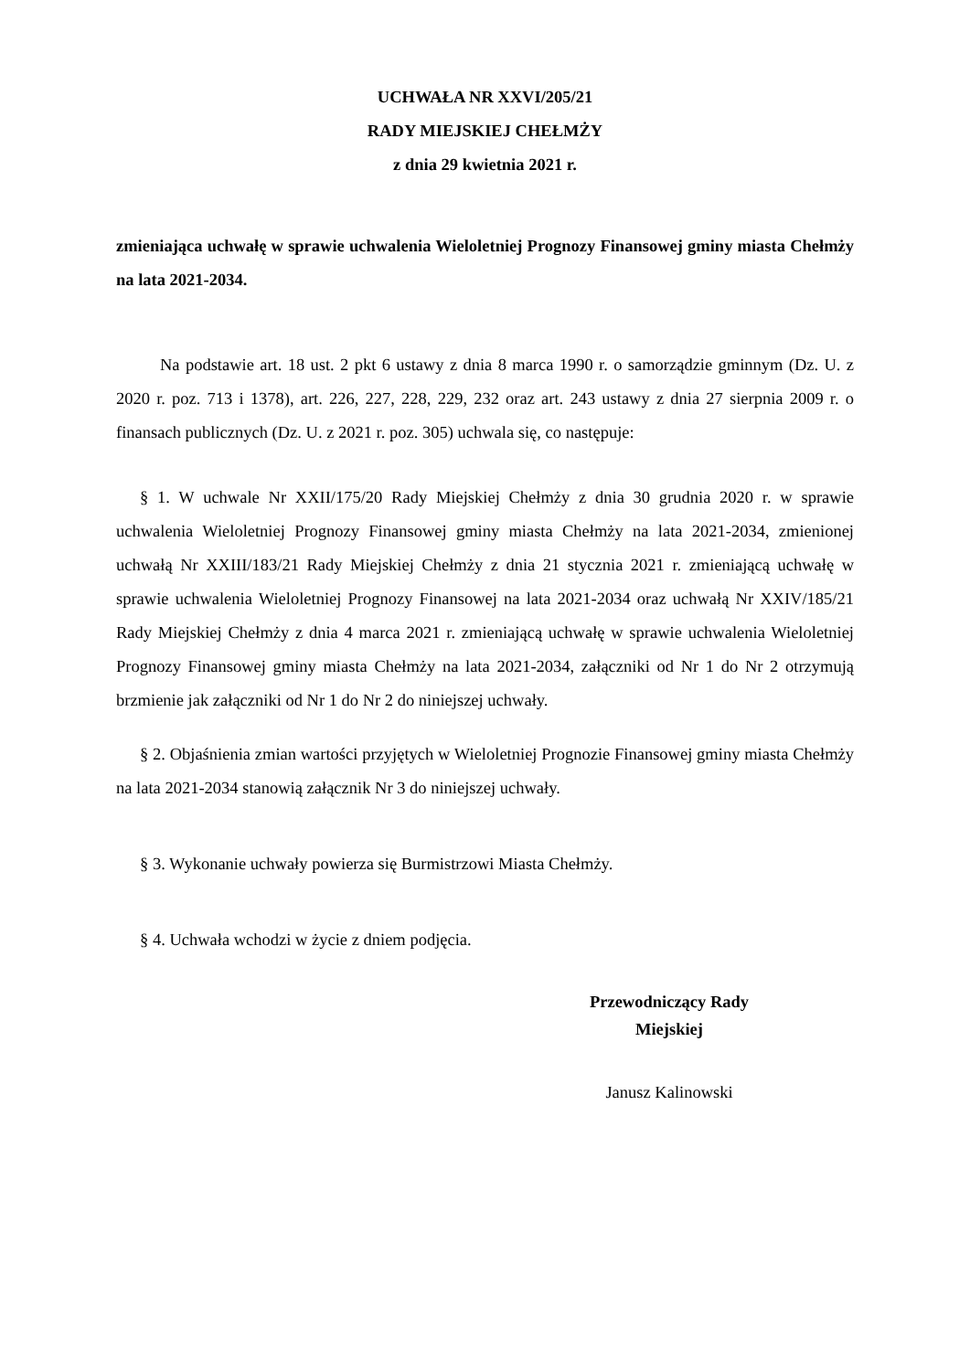UCHWAŁA NR XXVI/205/21
RADY MIEJSKIEJ CHEŁMŻY
z dnia 29 kwietnia 2021 r.
zmieniająca uchwałę w sprawie uchwalenia Wieloletniej Prognozy Finansowej gminy miasta Chełmży na lata 2021-2034.
Na podstawie art. 18 ust. 2 pkt 6 ustawy z dnia 8 marca 1990 r. o samorządzie gminnym (Dz. U. z 2020 r. poz. 713 i 1378), art. 226, 227, 228, 229, 232 oraz art. 243 ustawy z dnia 27 sierpnia 2009 r. o finansach publicznych (Dz. U. z 2021 r. poz. 305) uchwala się, co następuje:
§ 1. W uchwale Nr XXII/175/20 Rady Miejskiej Chełmży z dnia 30 grudnia 2020 r. w sprawie uchwalenia Wieloletniej Prognozy Finansowej gminy miasta Chełmży na lata 2021-2034, zmienionej uchwałą Nr XXIII/183/21 Rady Miejskiej Chełmży z dnia 21 stycznia 2021 r. zmieniającą uchwałę w sprawie uchwalenia Wieloletniej Prognozy Finansowej na lata 2021-2034 oraz uchwałą Nr XXIV/185/21 Rady Miejskiej Chełmży z dnia 4 marca 2021 r. zmieniającą uchwałę w sprawie uchwalenia Wieloletniej Prognozy Finansowej gminy miasta Chełmży na lata 2021-2034, załączniki od Nr 1 do Nr 2 otrzymują brzmienie jak załączniki od Nr 1 do Nr 2 do niniejszej uchwały.
§ 2. Objaśnienia zmian wartości przyjętych w Wieloletniej Prognozie Finansowej gminy miasta Chełmży na lata 2021-2034 stanowią załącznik Nr 3 do niniejszej uchwały.
§ 3. Wykonanie uchwały powierza się Burmistrzowi Miasta Chełmży.
§ 4. Uchwała wchodzi w życie z dniem podjęcia.
Przewodniczący Rady
Miejskiej
Janusz Kalinowski